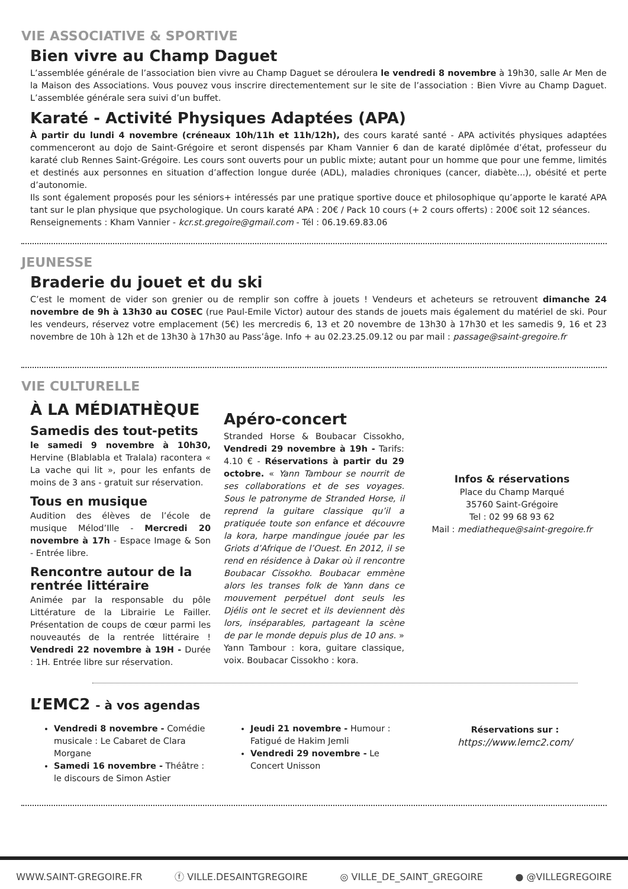VIE ASSOCIATIVE & SPORTIVE
Bien vivre au Champ Daguet
L’assemblée générale de l’association bien vivre au Champ Daguet se déroulera le vendredi 8 novembre à 19h30, salle Ar Men de la Maison des Associations. Vous pouvez vous inscrire directementement sur le site de l’association : Bien Vivre au Champ Daguet. L’assemblée générale sera suivi d’un buffet.
Karaté - Activité Physiques Adaptées (APA)
À partir du lundi 4 novembre (créneaux 10h/11h et 11h/12h), des cours karaté santé - APA activités physiques adaptées commenceront au dojo de Saint-Grégoire et seront dispensés par Kham Vannier 6 dan de karaté diplômée d’état, professeur du karaté club Rennes Saint-Grégoire. Les cours sont ouverts pour un public mixte; autant pour un homme que pour une femme, limités et destinés aux personnes en situation d’affection longue durée (ADL), maladies chroniques (cancer, diabète...), obésité et perte d’autonomie.
Ils sont également proposés pour les séniors+ intéressés par une pratique sportive douce et philosophique qu’apporte le karaté APA tant sur le plan physique que psychologique. Un cours karaté APA : 20€ / Pack 10 cours (+ 2 cours offerts) : 200€ soit 12 séances.
Renseignements : Kham Vannier - kcr.st.gregoire@gmail.com - Tél : 06.19.69.83.06
JEUNESSE
Braderie du jouet et du ski
C’est le moment de vider son grenier ou de remplir son coffre à jouets ! Vendeurs et acheteurs se retrouvent dimanche 24 novembre de 9h à 13h30 au COSEC (rue Paul-Emile Victor) autour des stands de jouets mais également du matériel de ski. Pour les vendeurs, réservez votre emplacement (5€) les mercredis 6, 13 et 20 novembre de 13h30 à 17h30 et les samedis 9, 16 et 23 novembre de 10h à 12h et de 13h30 à 17h30 au Pass’âge. Info + au 02.23.25.09.12 ou par mail : passage@saint-gregoire.fr
VIE CULTURELLE
À LA MÉDIATHÈQUE
Samedis des tout-petits
le samedi 9 novembre à 10h30, Hervine (Blablabla et Tralala) racontera « La vache qui lit », pour les enfants de moins de 3 ans - gratuit sur réservation.
Tous en musique
Audition des élèves de l’école de musique Mélod’Ille - Mercredi 20 novembre à 17h - Espace Image & Son - Entrée libre.
Rencontre autour de la rentrée littéraire
Animée par la responsable du pôle Littérature de la Librairie Le Failler. Présentation de coups de cœur parmi les nouveautés de la rentrée littéraire ! Vendredi 22 novembre à 19H - Durée : 1H. Entrée libre sur réservation.
Apéro-concert
Stranded Horse & Boubacar Cissokho, Vendredi 29 novembre à 19h - Tarifs: 4.10 € - Réservations à partir du 29 octobre. « Yann Tambour se nourrit de ses collaborations et de ses voyages. Sous le patronyme de Stranded Horse, il reprend la guitare classique qu’il a pratiquée toute son enfance et découvre la kora, harpe mandingue jouée par les Griots d’Afrique de l’Ouest. En 2012, il se rend en résidence à Dakar où il rencontre Boubacar Cissokho. Boubacar emmène alors les transes folk de Yann dans ce mouvement perpétuel dont seuls les Djélis ont le secret et ils deviennent dès lors, inséparables, partageant la scène de par le monde depuis plus de 10 ans. » Yann Tambour : kora, guitare classique, voix. Boubacar Cissokho : kora.
Infos & réservations
Place du Champ Marqué
35760 Saint-Grégoire
Tel : 02 99 68 93 62
Mail : mediatheque@saint-gregoire.fr
L’EMC2 - à vos agendas
Vendredi 8 novembre - Comédie musicale : Le Cabaret de Clara Morgane
Samedi 16 novembre - Théâtre : le discours de Simon Astier
Jeudi 21 novembre - Humour : Fatigué de Hakim Jemli
Vendredi 29 novembre - Le Concert Unisson
Réservations sur :
https://www.lemc2.com/
WWW.SAINT-GREGOIRE.FR ⓕ VILLE.DESAINTGREGOIRE ◎ VILLE_DE_SAINT_GREGOIRE ● @VILLEGREGOIRE